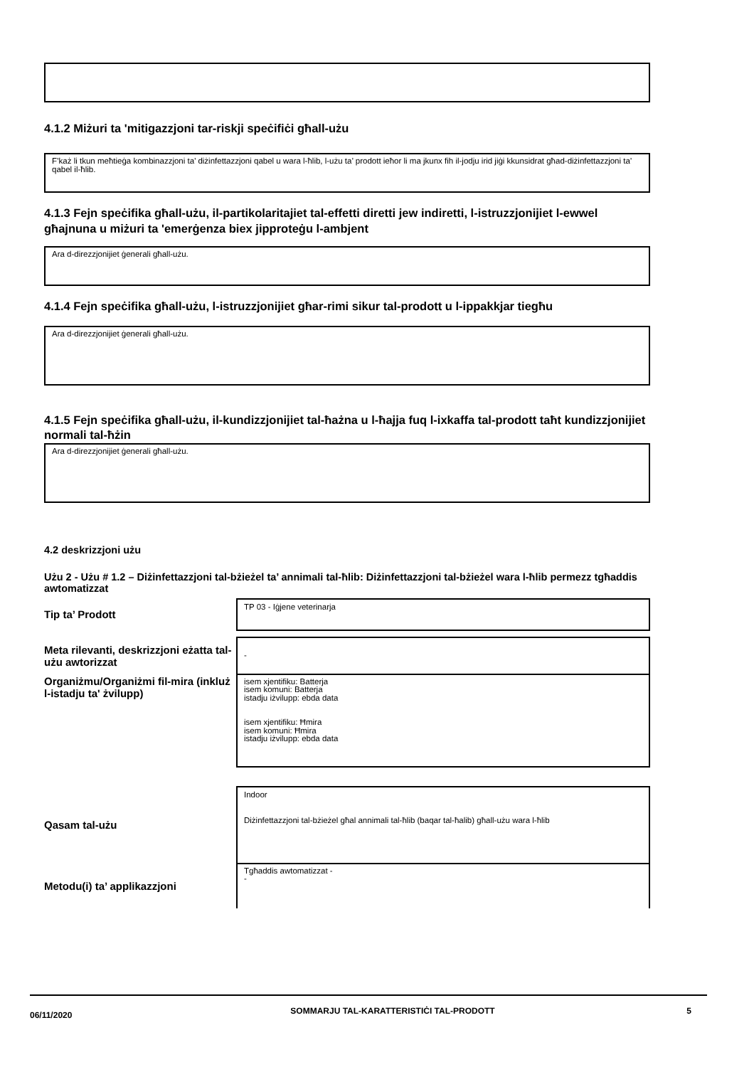4.1.2 Miżuri ta 'mitigazzjoni tar-riskji speċifiċi għall-użu
F’każ li tkun meħtieġa kombinazzjoni ta’ diżinfettazzjoni qabel u wara l-ħlib, l-użu ta’ prodott ieħor li ma jkunx fih il-jodju irid jiġi kkunsidrat għad-diżinfettazzjoni ta’ qabel il-ħlib.
4.1.3 Fejn speċifika għall-użu, il-partikolaritajiet tal-effetti diretti jew indiretti, l-istruzzjonijiet l-ewwel għajnuna u miżuri ta 'emerġenza biex jipproteġu l-ambjent
Ara d-direzzjonijiet ġenerali għall-użu.
4.1.4 Fejn speċifika għall-użu, l-istruzzjonijiet għar-rimi sikur tal-prodott u l-ippakkjar tiegħu
Ara d-direzzjonijiet ġenerali għall-użu.
4.1.5 Fejn speċifika għall-użu, il-kundizzjonijiet tal-ħażna u l-ħajja fuq l-ixkaffa tal-prodott taħt kundizzjonijiet normali tal-ħżin
Ara d-direzzjonijiet ġenerali għall-użu.
4.2 deskrizzjoni użu
Użu 2 - Użu # 1.2 – Diżinfettazzjoni tal-bżieżel ta’ annimali tal-ħlib: Diżinfettazzjoni tal-bżieżel wara l-ħlib permezz tgħaddis awtomatizzat
Tip ta’ Prodott
TP 03 - Iġjene veterinarja
Meta rilevanti, deskrizzjoni eżatta tal-użu awtorizzat
-
Organiżmu/Organiżmi fil-mira (inkluż l-istadju ta' żvilupp)
isem xjentifiku: Batterja
isem komuni: Batterja
istadju iżvilupp: ebda data
isem xjentifiku: Ħmira
isem komuni: Ħmira
istadju iżvilupp: ebda data
Qasam tal-użu
Indoor
Diżinfettazzjoni tal-bżieżel għal annimali tal-ħlib (baqar tal-ħalib) għall-użu wara l-ħlib
Metodu(i) ta’ applikazzjoni
Tgħaddis awtomatizzat -
-
06/11/2020
SOMMARJU TAL-KARATTERISTIĊI TAL-PRODOTT 5